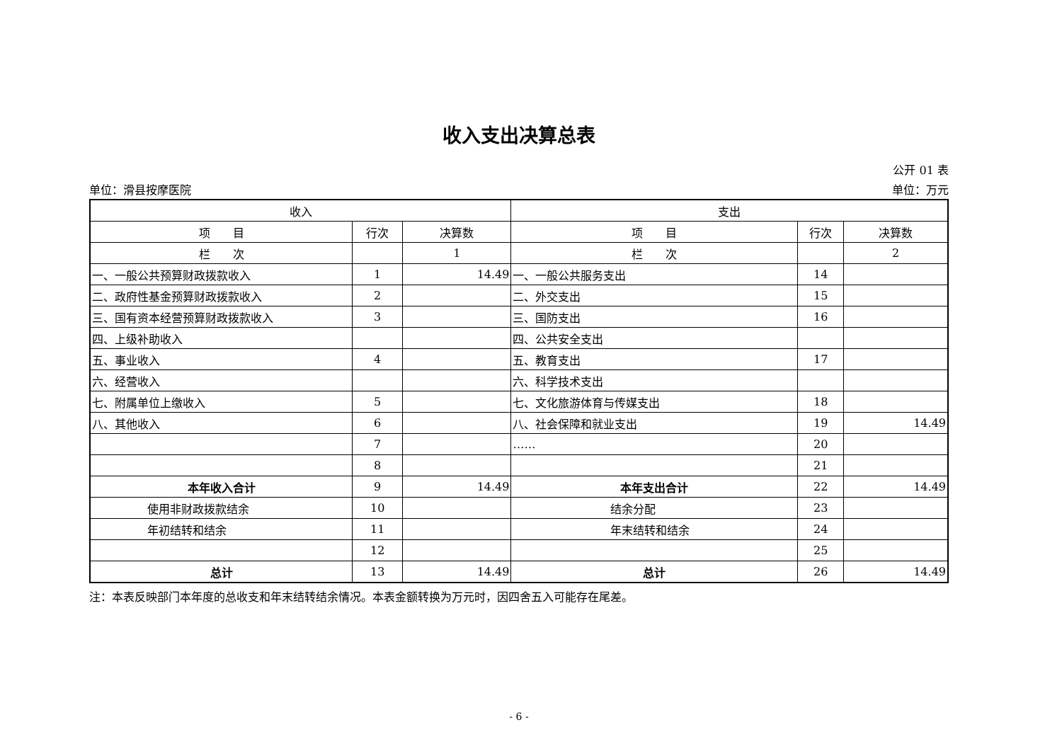收入支出决算总表
公开 01 表
单位：滑县按摩医院 单位：万元
| 收入 | | | 支出 | | |
| --- | --- | --- | --- | --- | --- |
| 项 目 | 行次 | 决算数 | 项 目 | 行次 | 决算数 |
| 栏 次 | | 1 | 栏 次 | | 2 |
| 一、一般公共预算财政拨款收入 | 1 | 14.49 | 一、一般公共服务支出 | 14 | |
| 二、政府性基金预算财政拨款收入 | 2 | | 二、外交支出 | 15 | |
| 三、国有资本经营预算财政拨款收入 | 3 | | 三、国防支出 | 16 | |
| 四、上级补助收入 | | | 四、公共安全支出 | | |
| 五、事业收入 | 4 | | 五、教育支出 | 17 | |
| 六、经营收入 | | | 六、科学技术支出 | | |
| 七、附属单位上缴收入 | 5 | | 七、文化旅游体育与传媒支出 | 18 | |
| 八、其他收入 | 6 | | 八、社会保障和就业支出 | 19 | 14.49 |
| | 7 | | …… | 20 | |
| | 8 | | | 21 | |
| 本年收入合计 | 9 | 14.49 | 本年支出合计 | 22 | 14.49 |
| 使用非财政拨款结余 | 10 | | 结余分配 | 23 | |
| 年初结转和结余 | 11 | | 年末结转和结余 | 24 | |
| | 12 | | | 25 | |
| 总计 | 13 | 14.49 | 总计 | 26 | 14.49 |
注：本表反映部门本年度的总收支和年末结转结余情况。本表金额转换为万元时，因四舍五入可能存在尾差。
- 6 -